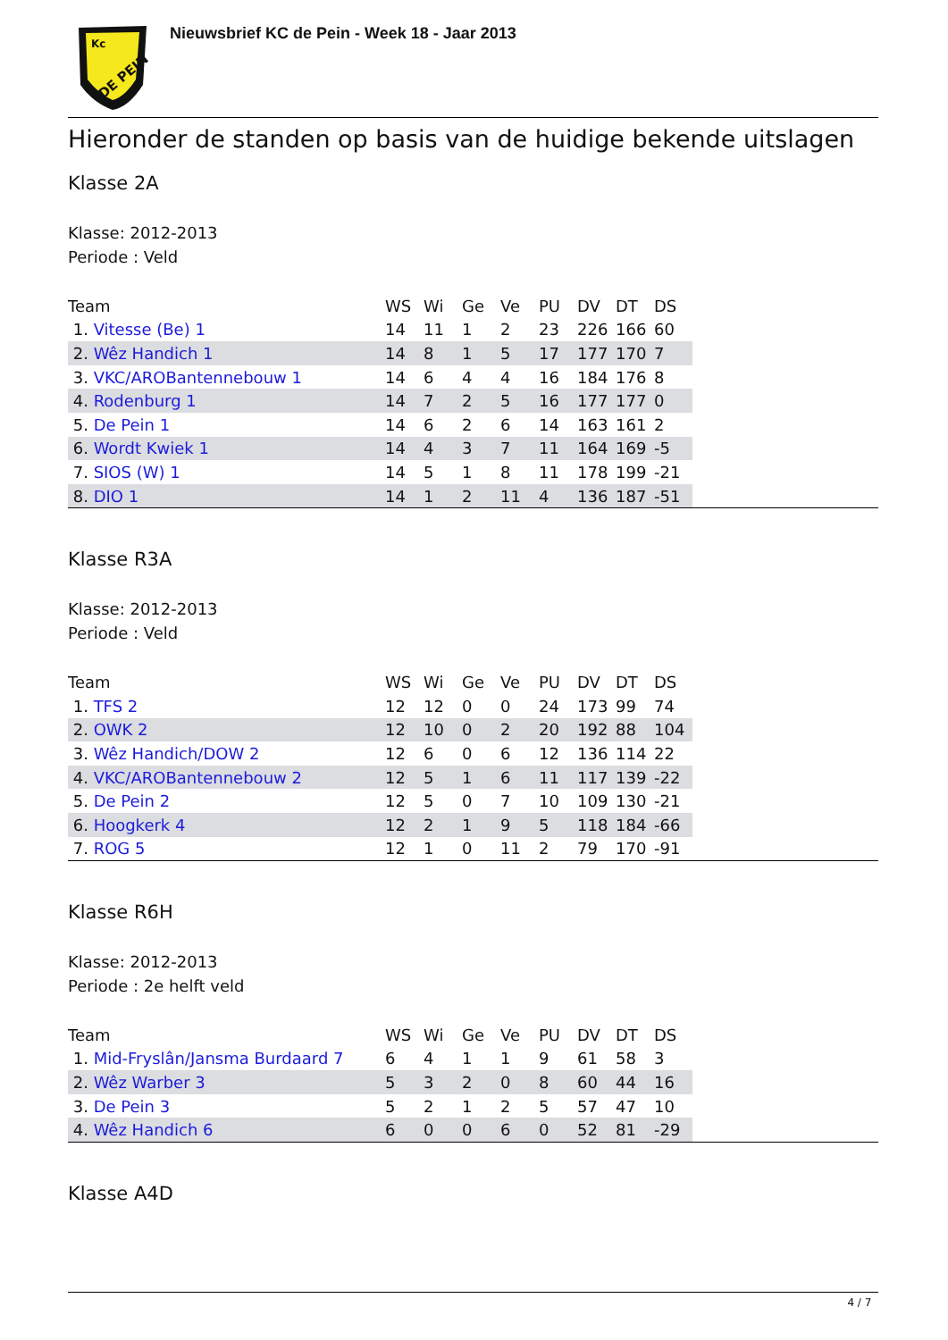Kc
DE PEIN
Nieuwsbrief KC de Pein - Week 18 - Jaar 2013
Hieronder de standen op basis van de huidige bekende uitslagen
Klasse 2A
Klasse: 2012-2013
Periode : Veld
| Team | WS | Wi | Ge | Ve | PU | DV | DT | DS | |
| --- | --- | --- | --- | --- | --- | --- | --- | --- | --- |
| 1. Vitesse (Be) 1 | 14 | 11 | 1 | 2 | 23 | 226 | 166 | 60 | |
| 2. Wêz Handich 1 | 14 | 8 | 1 | 5 | 17 | 177 | 170 | 7 | |
| 3. VKC/AROBantennebouw 1 | 14 | 6 | 4 | 4 | 16 | 184 | 176 | 8 | |
| 4. Rodenburg 1 | 14 | 7 | 2 | 5 | 16 | 177 | 177 | 0 | |
| 5. De Pein 1 | 14 | 6 | 2 | 6 | 14 | 163 | 161 | 2 | |
| 6. Wordt Kwiek 1 | 14 | 4 | 3 | 7 | 11 | 164 | 169 | -5 | |
| 7. SIOS (W) 1 | 14 | 5 | 1 | 8 | 11 | 178 | 199 | -21 | |
| 8. DIO 1 | 14 | 1 | 2 | 11 | 4 | 136 | 187 | -51 | |
Klasse R3A
Klasse: 2012-2013
Periode : Veld
| Team | WS | Wi | Ge | Ve | PU | DV | DT | DS | |
| --- | --- | --- | --- | --- | --- | --- | --- | --- | --- |
| 1. TFS 2 | 12 | 12 | 0 | 0 | 24 | 173 | 99 | 74 | |
| 2. OWK 2 | 12 | 10 | 0 | 2 | 20 | 192 | 88 | 104 | |
| 3. Wêz Handich/DOW 2 | 12 | 6 | 0 | 6 | 12 | 136 | 114 | 22 | |
| 4. VKC/AROBantennebouw 2 | 12 | 5 | 1 | 6 | 11 | 117 | 139 | -22 | |
| 5. De Pein 2 | 12 | 5 | 0 | 7 | 10 | 109 | 130 | -21 | |
| 6. Hoogkerk 4 | 12 | 2 | 1 | 9 | 5 | 118 | 184 | -66 | |
| 7. ROG 5 | 12 | 1 | 0 | 11 | 2 | 79 | 170 | -91 | |
Klasse R6H
Klasse: 2012-2013
Periode : 2e helft veld
| Team | WS | Wi | Ge | Ve | PU | DV | DT | DS | |
| --- | --- | --- | --- | --- | --- | --- | --- | --- | --- |
| 1. Mid-Fryslân/Jansma Burdaard 7 | 6 | 4 | 1 | 1 | 9 | 61 | 58 | 3 | |
| 2. Wêz Warber 3 | 5 | 3 | 2 | 0 | 8 | 60 | 44 | 16 | |
| 3. De Pein 3 | 5 | 2 | 1 | 2 | 5 | 57 | 47 | 10 | |
| 4. Wêz Handich 6 | 6 | 0 | 0 | 6 | 0 | 52 | 81 | -29 | |
Klasse A4D
4 / 7